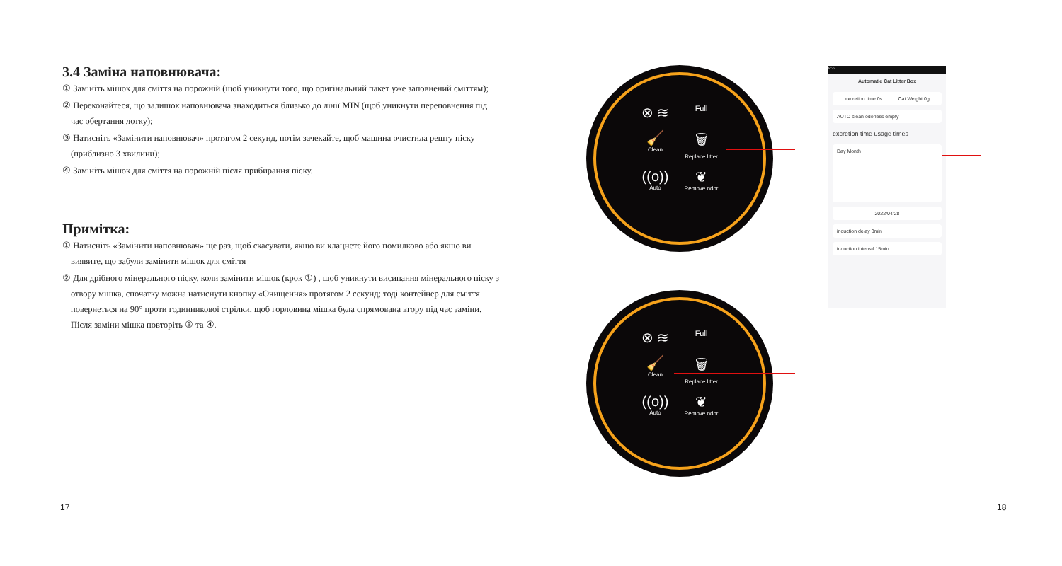3.4 Заміна наповнювача:
① Замініть мішок для сміття на порожній (щоб уникнути того, що оригінальний пакет уже заповнений сміттям);
② Переконайтеся, що залишок наповнювача знаходиться близько до лінії MIN (щоб уникнути переповнення під час обертання лотку);
③ Натисніть «Замінити наповнювач» протягом 2 секунд, потім зачекайте, щоб машина очистила решту піску (приблизно 3 хвилини);
④ Замініть мішок для сміття на порожній після прибирання піску.
Примітка:
① Натисніть «Замінити наповнювач» ще раз, щоб скасувати, якщо ви клацнете його помилково або якщо ви виявите, що забули замінити мішок для сміття
② Для дрібного мінерального піску, коли замінити мішок (крок ①) , щоб уникнути висипання мінерального піску з отвору мішка, спочатку можна натиснути кнопку «Очищення» протягом 2 секунд; тоді контейнер для сміття повернеться на 90° проти годинникової стрілки, щоб горловина мішка була спрямована вгору під час заміни. Після заміни мішка повторіть ③ та ④.
17 18
⊗ ≋
Full
🧹
Clean
🗑
Replace litter
((o))
Auto
❦
Remove odor
⊗ ≋
Full
🧹
Clean
🗑
Replace litter
((o))
Auto
❦
Remove odor
8:22
Automatic Cat Litter Box
excretion time 0s Cat Weight 0g
AUTO clean odorless empty
excretion time usage times
Day Month
2022/04/28
induction delay 3min
induction interval 15min